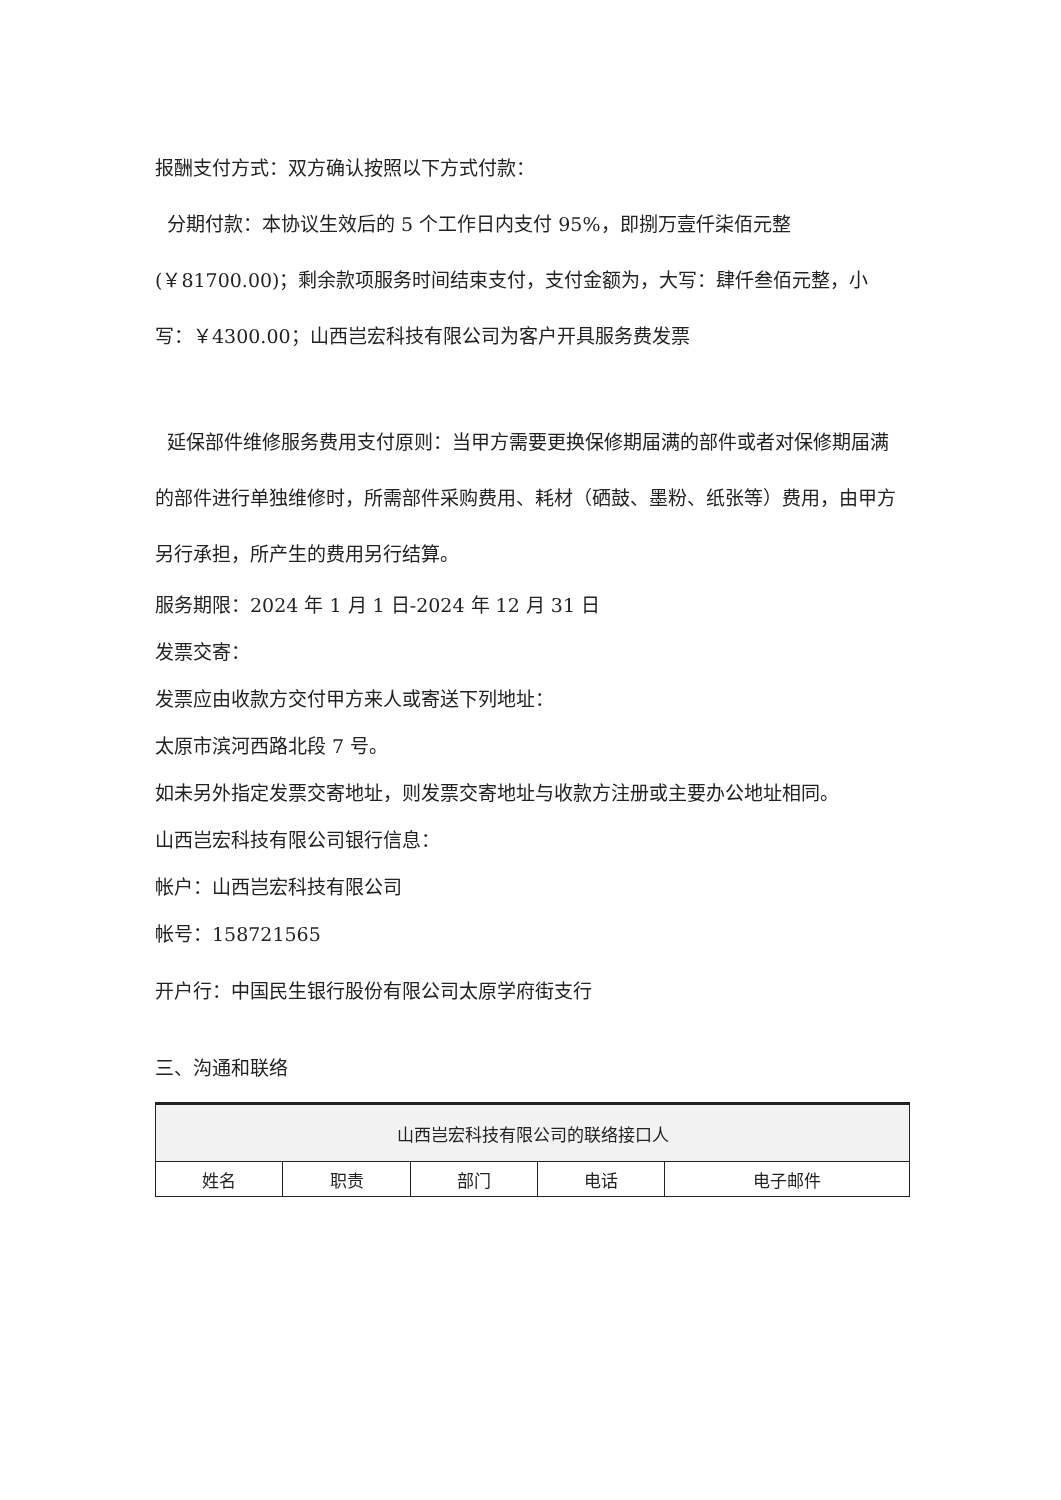报酬支付方式：双方确认按照以下方式付款：
分期付款：本协议生效后的 5 个工作日内支付 95%，即捌万壹仟柒佰元整(￥81700.00)；剩余款项服务时间结束支付，支付金额为，大写：肆仟叁佰元整，小写：￥4300.00；山西岂宏科技有限公司为客户开具服务费发票
延保部件维修服务费用支付原则：当甲方需要更换保修期届满的部件或者对保修期届满的部件进行单独维修时，所需部件采购费用、耗材（硒鼓、墨粉、纸张等）费用，由甲方另行承担，所产生的费用另行结算。
服务期限：2024 年 1 月 1 日-2024 年 12 月 31 日
发票交寄：
发票应由收款方交付甲方来人或寄送下列地址：
太原市滨河西路北段 7 号。
如未另外指定发票交寄地址，则发票交寄地址与收款方注册或主要办公地址相同。
山西岂宏科技有限公司银行信息：
帐户：山西岂宏科技有限公司
帐号：158721565
开户行：中国民生银行股份有限公司太原学府街支行
三、沟通和联络
| 山西岂宏科技有限公司的联络接口人 | | | | |
| --- | --- | --- | --- | --- |
| 姓名 | 职责 | 部门 | 电话 | 电子邮件 |